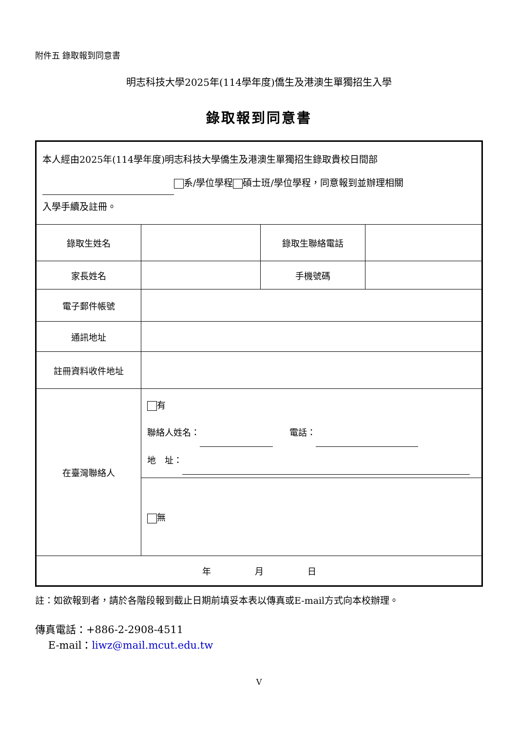附件五 錄取報到同意書
明志科技大學2025年(114學年度)僑生及港澳生單獨招生入學
錄取報到同意書
| 本人經由2025年(114學年度)明志科技大學僑生及港澳生單獨招生錄取貴校日間部 系/學位學程 碩士班/學位學程，同意報到並辦理相關 入學手續及註冊。 | | | |
| 錄取生姓名 | | 錄取生聯絡電話 | |
| 家長姓名 | | 手機號碼 | |
| 電子郵件帳號 | | | |
| 通訊地址 | | | |
| 註冊資料收件地址 | | | |
| 在臺灣聯絡人 | 有 聯絡人姓名： 電話： 地 址： | | |
| | 無 | | |
| 年 月 日 | | | |
註：如欲報到者，請於各階段報到截止日期前填妥本表以傳真或E-mail方式向本校辦理。
傳真電話：+886-2-2908-4511
E-mail：liwz@mail.mcut.edu.tw
V